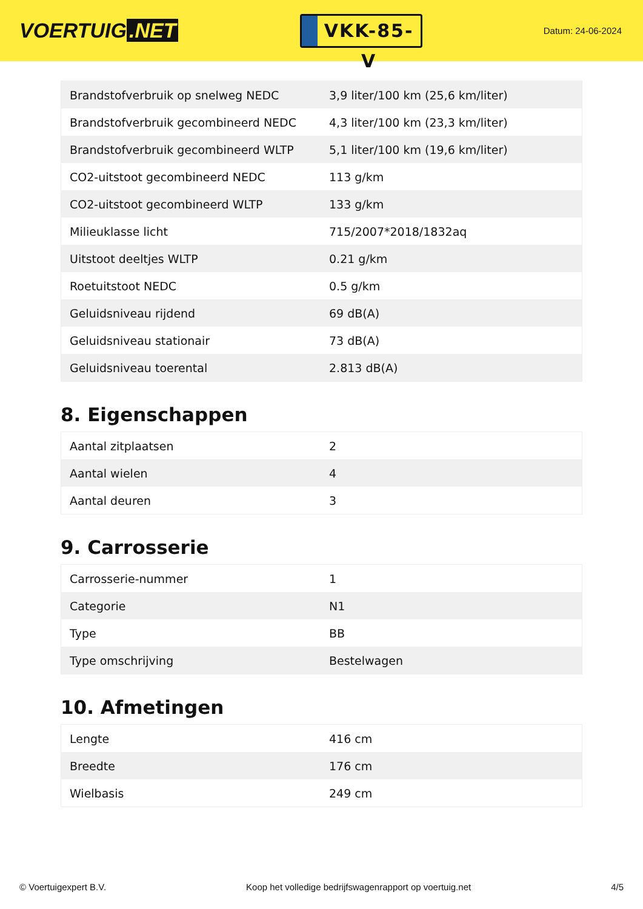VOERTUIG.NET
VKK-85-V
Datum: 24-06-2024
| Brandstofverbruik op snelweg NEDC | 3,9 liter/100 km (25,6 km/liter) |
| Brandstofverbruik gecombineerd NEDC | 4,3 liter/100 km (23,3 km/liter) |
| Brandstofverbruik gecombineerd WLTP | 5,1 liter/100 km (19,6 km/liter) |
| CO2-uitstoot gecombineerd NEDC | 113 g/km |
| CO2-uitstoot gecombineerd WLTP | 133 g/km |
| Milieuklasse licht | 715/2007*2018/1832aq |
| Uitstoot deeltjes WLTP | 0.21 g/km |
| Roetuitstoot NEDC | 0.5 g/km |
| Geluidsniveau rijdend | 69 dB(A) |
| Geluidsniveau stationair | 73 dB(A) |
| Geluidsniveau toerental | 2.813 dB(A) |
8. Eigenschappen
| Aantal zitplaatsen | 2 |
| Aantal wielen | 4 |
| Aantal deuren | 3 |
9. Carrosserie
| Carrosserie-nummer | 1 |
| Categorie | N1 |
| Type | BB |
| Type omschrijving | Bestelwagen |
10. Afmetingen
| Lengte | 416 cm |
| Breedte | 176 cm |
| Wielbasis | 249 cm |
© Voertuigexpert B.V. Koop het volledige bedrijfswagenrapport op voertuig.net 4/5